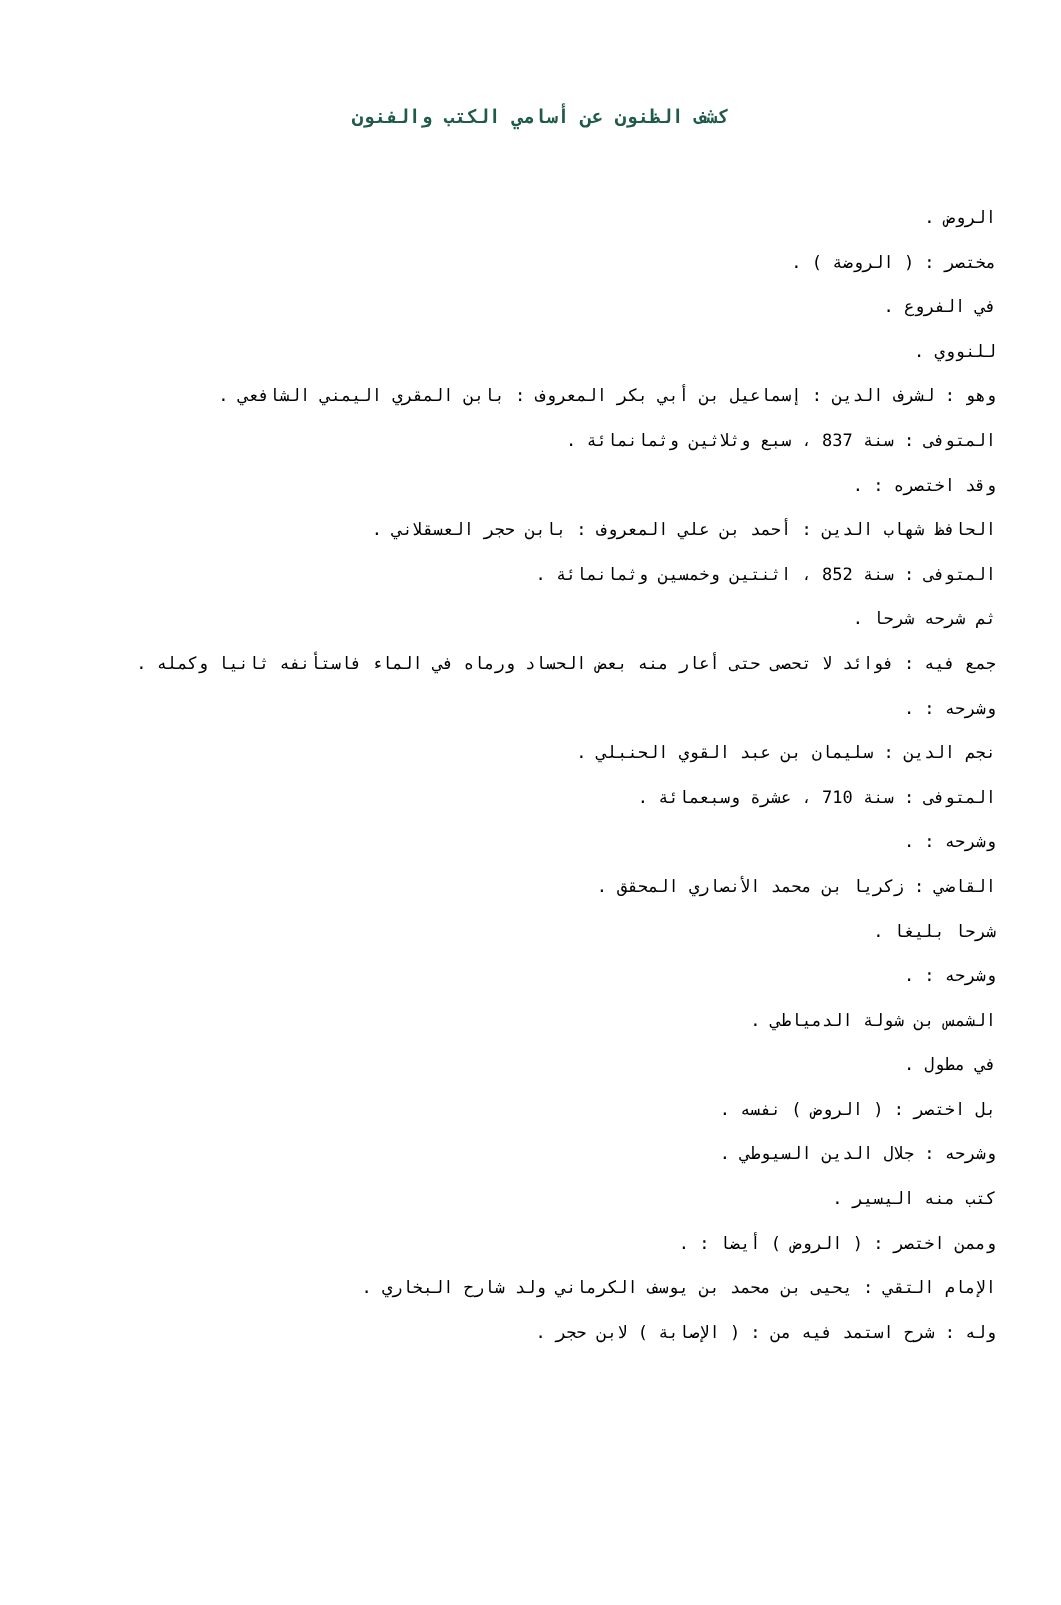كشف الظنون عن أسامي الكتب والفنون
الروض .
مختصر : ( الروضة ) .
في الفروع .
للنووي .
وهو : لشرف الدين : إسماعيل بن أبي بكر المعروف : بابن المقري اليمني الشافعي .
المتوفى : سنة 837 ، سبع وثلاثين وثمانمائة .
وقد اختصره : .
الحافظ شهاب الدين : أحمد بن علي المعروف : بابن حجر العسقلاني .
المتوفى : سنة 852 ، اثنتين وخمسين وثمانمائة .
ثم شرحه شرحا .
جمع فيه : فوائد لا تحصى حتى أعار منه بعض الحساد ورماه في الماء فاستأنفه ثانيا وكمله .
وشرحه : .
نجم الدين : سليمان بن عبد القوي الحنبلي .
المتوفى : سنة 710 ، عشرة وسبعمائة .
وشرحه : .
القاضي : زكريا بن محمد الأنصاري المحقق .
شرحا بليغا .
وشرحه : .
الشمس بن شولة الدمياطي .
في مطول .
بل اختصر : ( الروض ) نفسه .
وشرحه : جلال الدين السيوطي .
كتب منه اليسير .
وممن اختصر : ( الروض ) أيضا : .
الإمام التقي : يحيى بن محمد بن يوسف الكرماني ولد شارح البخاري .
وله : شرح استمد فيه من : ( الإصابة ) لابن حجر .